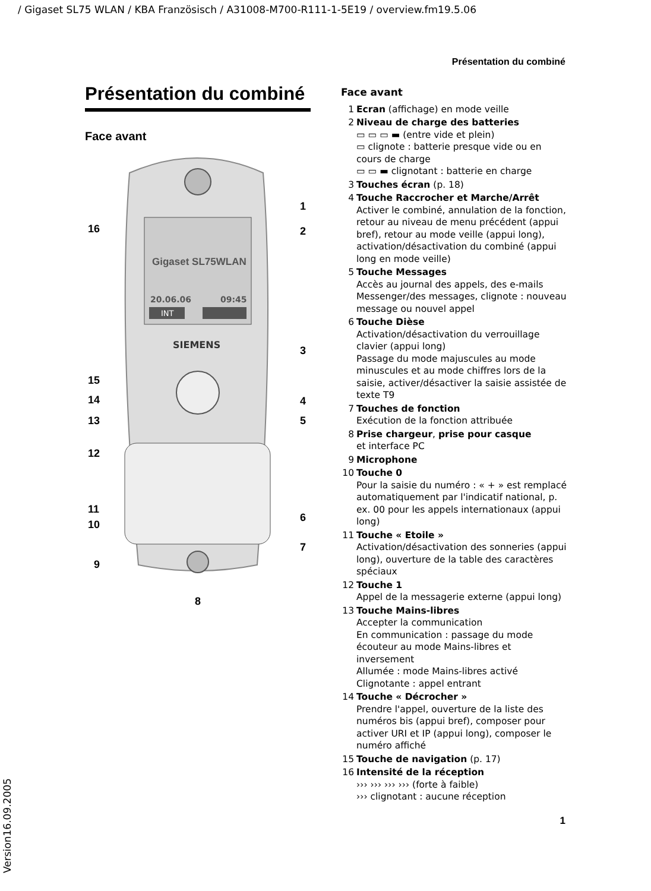/ Gigaset SL75 WLAN / KBA Französisch / A31008-M700-R111-1-5E19 / overview.fm19.5.06
Présentation du combiné
Présentation du combiné
Face avant
Gigaset SL75WLAN
20.06.06
09:45
INT
SIEMENS
1
2
3
4
5
6
7
8
9
10
11
12
13
14
15
16
Face avant
1 Ecran (affichage) en mode veille
2 Niveau de charge des batteries
▭ ▭ ▭ ▬ (entre vide et plein)
▭ clignote : batterie presque vide ou en cours de charge
▭ ▭ ▬ clignotant : batterie en charge
3 Touches écran (p. 18)
4 Touche Raccrocher et Marche/Arrêt
Activer le combiné, annulation de la fonction, retour au niveau de menu précédent (appui bref), retour au mode veille (appui long), activation/désactivation du combiné (appui long en mode veille)
5 Touche Messages
Accès au journal des appels, des e-mails Messenger/des messages, clignote : nouveau message ou nouvel appel
6 Touche Dièse
Activation/désactivation du verrouillage clavier (appui long)
Passage du mode majuscules au mode minuscules et au mode chiffres lors de la saisie, activer/désactiver la saisie assistée de texte T9
7 Touches de fonction
Exécution de la fonction attribuée
8 Prise chargeur, prise pour casque
et interface PC
9 Microphone
10 Touche 0
Pour la saisie du numéro : « + » est remplacé automatiquement par l'indicatif national, p. ex. 00 pour les appels internationaux (appui long)
11 Touche « Etoile »
Activation/désactivation des sonneries (appui long), ouverture de la table des caractères spéciaux
12 Touche 1
Appel de la messagerie externe (appui long)
13 Touche Mains-libres
Accepter la communication
En communication : passage du mode écouteur au mode Mains-libres et inversement
Allumée : mode Mains-libres activé
Clignotante : appel entrant
14 Touche « Décrocher »
Prendre l'appel, ouverture de la liste des numéros bis (appui bref), composer pour activer URI et IP (appui long), composer le numéro affiché
15 Touche de navigation (p. 17)
16 Intensité de la réception
››› ››› ››› ››› (forte à faible)
››› clignotant : aucune réception
1
Version16.09.2005